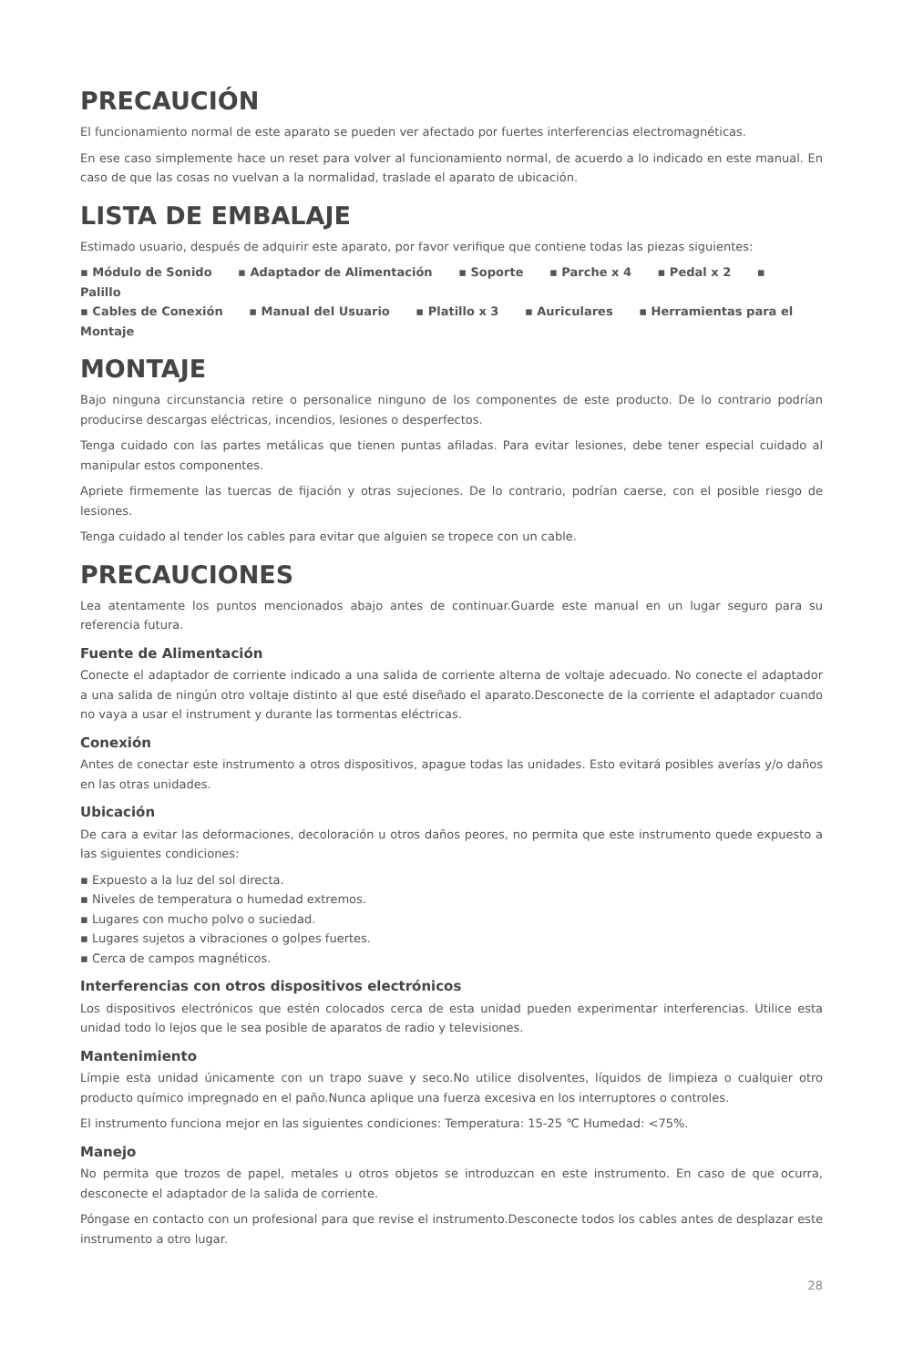PRECAUCIÓN
El funcionamiento normal de este aparato se pueden ver afectado por fuertes interferencias electromagnéticas.
En ese caso simplemente hace un reset para volver al funcionamiento normal, de acuerdo a lo indicado en este manual. En caso de que las cosas no vuelvan a la normalidad, traslade el aparato de ubicación.
LISTA DE EMBALAJE
Estimado usuario, después de adquirir este aparato, por favor verifique que contiene todas las piezas siguientes:
▪ Módulo de Sonido ▪ Adaptador de Alimentación ▪ Soporte ▪ Parche x 4 ▪ Pedal x 2 ▪ Palillo
▪ Cables de Conexión ▪ Manual del Usuario ▪ Platillo x 3 ▪ Auriculares ▪ Herramientas para el Montaje
MONTAJE
Bajo ninguna circunstancia retire o personalice ninguno de los componentes de este producto. De lo contrario podrían producirse descargas eléctricas, incendios, lesiones o desperfectos.
Tenga cuidado con las partes metálicas que tienen puntas afiladas. Para evitar lesiones, debe tener especial cuidado al manipular estos componentes.
Apriete firmemente las tuercas de fijación y otras sujeciones. De lo contrario, podrían caerse, con el posible riesgo de lesiones.
Tenga cuidado al tender los cables para evitar que alguien se tropece con un cable.
PRECAUCIONES
Lea atentamente los puntos mencionados abajo antes de continuar.Guarde este manual en un lugar seguro para su referencia futura.
Fuente de Alimentación
Conecte el adaptador de corriente indicado a una salida de corriente alterna de voltaje adecuado. No conecte el adaptador a una salida de ningún otro voltaje distinto al que esté diseñado el aparato.Desconecte de la corriente el adaptador cuando no vaya a usar el instrument y durante las tormentas eléctricas.
Conexión
Antes de conectar este instrumento a otros dispositivos, apague todas las unidades. Esto evitará posibles averías y/o daños en las otras unidades.
Ubicación
De cara a evitar las deformaciones, decoloración u otros daños peores, no permita que este instrumento quede expuesto a las siguientes condiciones:
▪ Expuesto a la luz del sol directa.
▪ Niveles de temperatura o humedad extremos.
▪ Lugares con mucho polvo o suciedad.
▪ Lugares sujetos a vibraciones o golpes fuertes.
▪ Cerca de campos magnéticos.
Interferencias con otros dispositivos electrónicos
Los dispositivos electrónicos que estén colocados cerca de esta unidad pueden experimentar interferencias. Utilice esta unidad todo lo lejos que le sea posible de aparatos de radio y televisiones.
Mantenimiento
Límpie esta unidad únicamente con un trapo suave y seco.No utilice disolventes, líquidos de limpieza o cualquier otro producto químico impregnado en el paño.Nunca aplique una fuerza excesiva en los interruptores o controles.
El instrumento funciona mejor en las siguientes condiciones: Temperatura: 15-25 ℃ Humedad: <75%.
Manejo
No permita que trozos de papel, metales u otros objetos se introduzcan en este instrumento. En caso de que ocurra, desconecte el adaptador de la salida de corriente.
Póngase en contacto con un profesional para que revise el instrumento.Desconecte todos los cables antes de desplazar este instrumento a otro lugar.
28